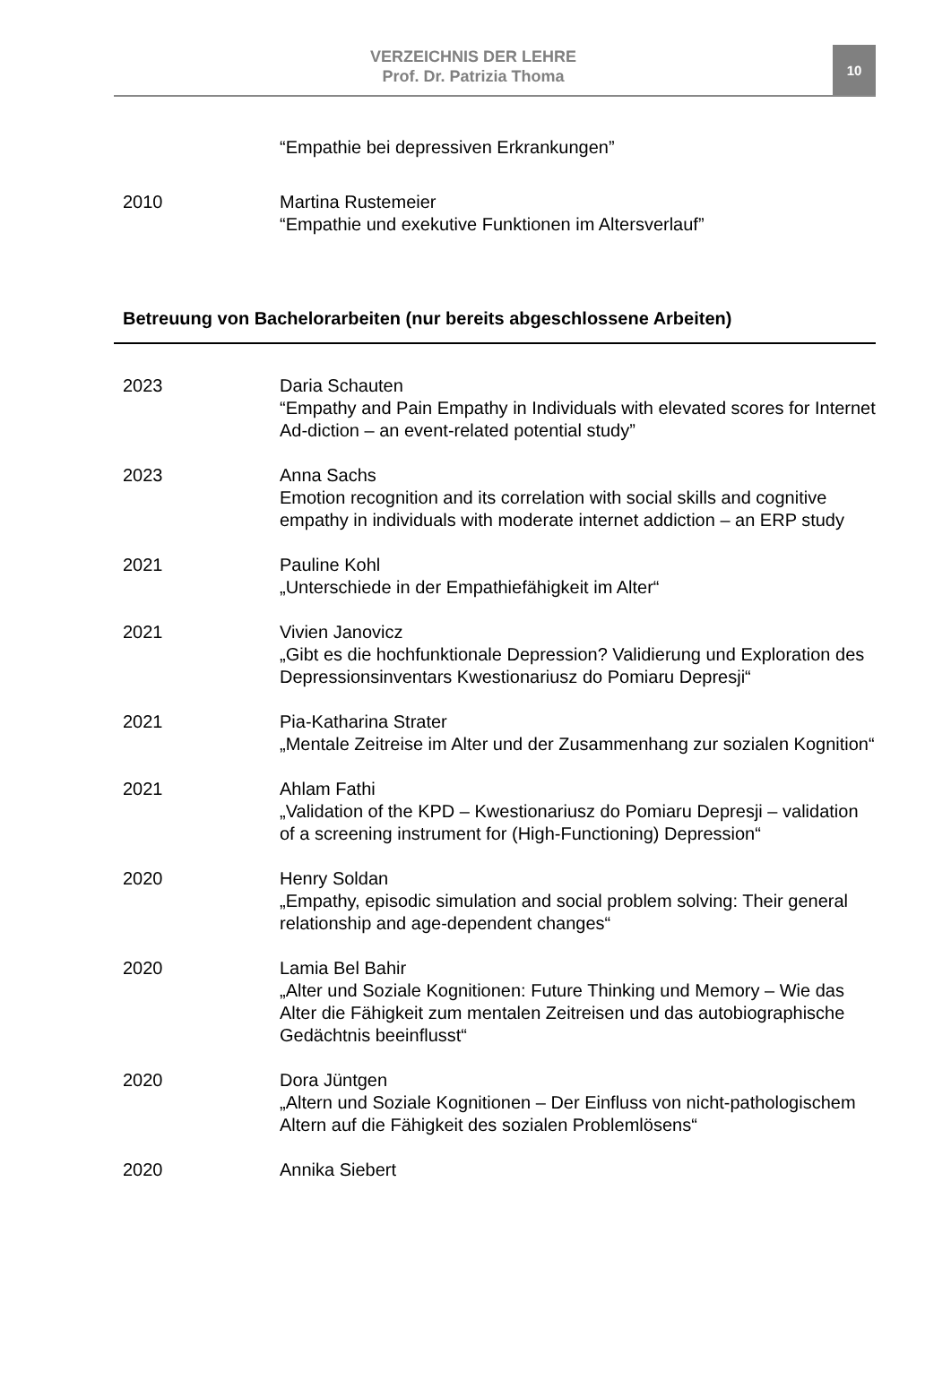VERZEICHNIS DER LEHRE
Prof. Dr. Patrizia Thoma
10
“Empathie bei depressiven Erkrankungen”
2010 Martina Rustemeier
“Empathie und exekutive Funktionen im Altersverlauf”
Betreuung von Bachelorarbeiten (nur bereits abgeschlossene Arbeiten)
2023 Daria Schauten
“Empathy and Pain Empathy in Individuals with elevated scores for Internet Ad-diction – an event-related potential study”
2023 Anna Sachs
Emotion recognition and its correlation with social skills and cognitive empathy in individuals with moderate internet addiction – an ERP study
2021 Pauline Kohl
„Unterschiede in der Empathiefähigkeit im Alter“
2021 Vivien Janovicz
„Gibt es die hochfunktionale Depression? Validierung und Exploration des Depressionsinventars Kwestionariusz do Pomiaru Depresji“
2021 Pia-Katharina Strater
„Mentale Zeitreise im Alter und der Zusammenhang zur sozialen Kognition“
2021 Ahlam Fathi
„Validation of the KPD – Kwestionariusz do Pomiaru Depresji – validation of a screening instrument for (High-Functioning) Depression“
2020 Henry Soldan
„Empathy, episodic simulation and social problem solving: Their general relationship and age-dependent changes“
2020 Lamia Bel Bahir
„Alter und Soziale Kognitionen: Future Thinking und Memory – Wie das Alter die Fähigkeit zum mentalen Zeitreisen und das autobiographische Gedächtnis beeinflusst“
2020 Dora Jüntgen
„Altern und Soziale Kognitionen – Der Einfluss von nicht-pathologischem Altern auf die Fähigkeit des sozialen Problemlösens“
2020 Annika Siebert